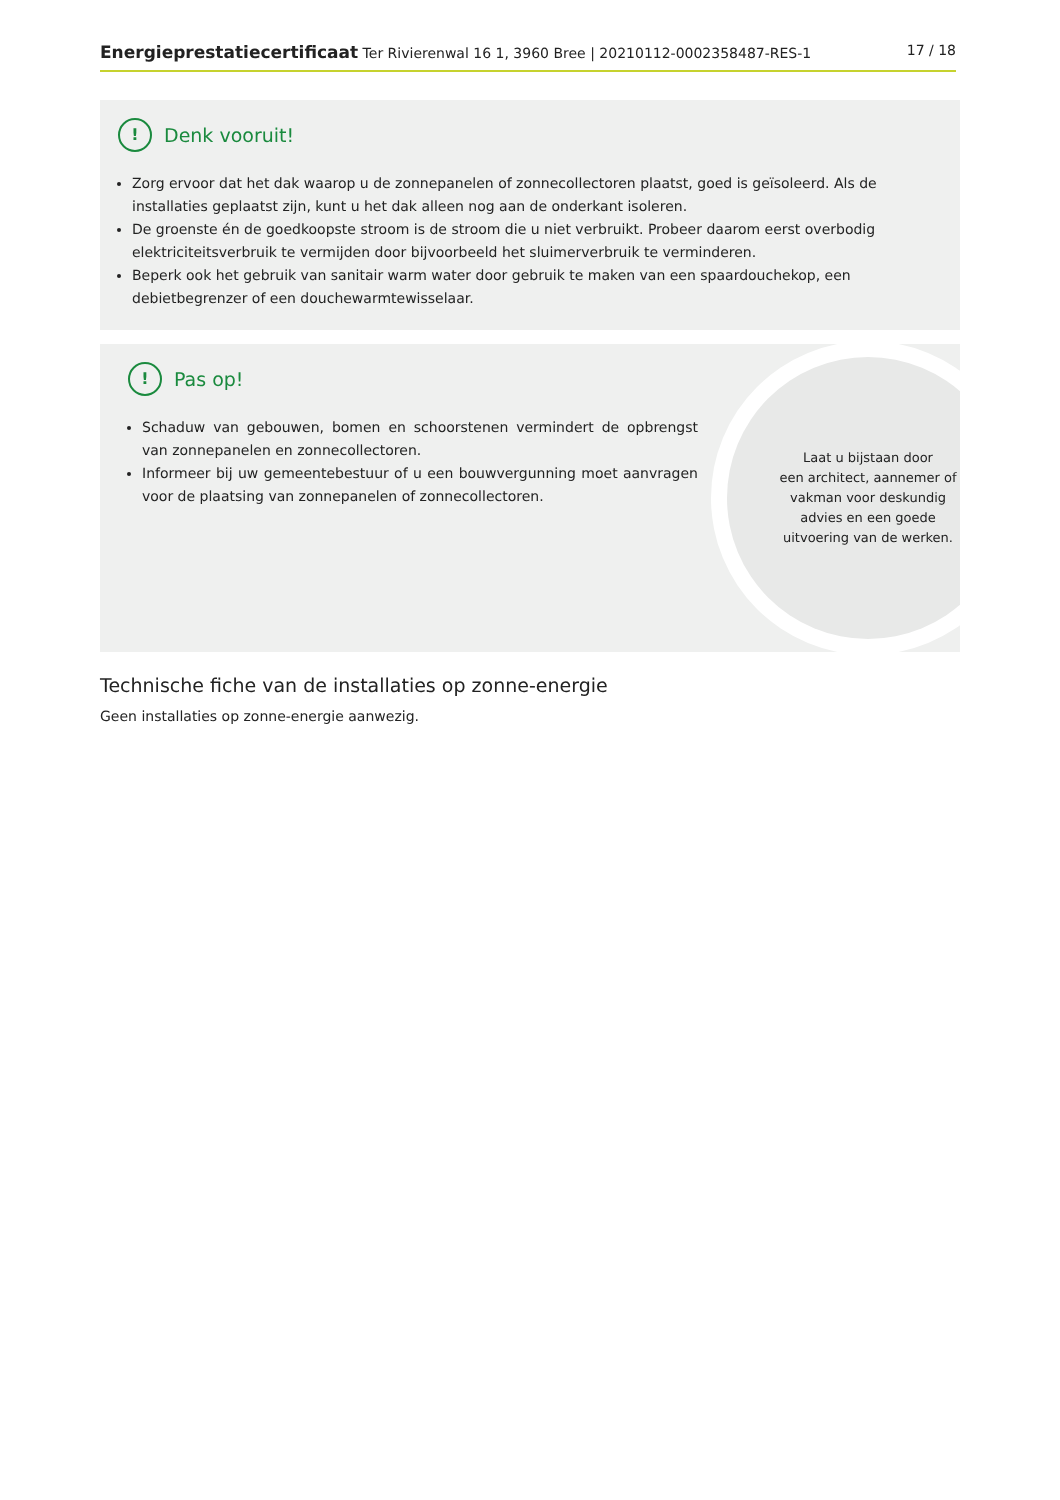Energieprestatiecertificaat Ter Rivierenwal 16 1, 3960 Bree | 20210112-0002358487-RES-1 17 / 18
! Denk vooruit!
Zorg ervoor dat het dak waarop u de zonnepanelen of zonnecollectoren plaatst, goed is geïsoleerd. Als de installaties geplaatst zijn, kunt u het dak alleen nog aan de onderkant isoleren.
De groenste én de goedkoopste stroom is de stroom die u niet verbruikt. Probeer daarom eerst overbodig elektriciteitsverbruik te vermijden door bijvoorbeeld het sluimerverbruik te verminderen.
Beperk ook het gebruik van sanitair warm water door gebruik te maken van een spaardouchekop, een debietbegrenzer of een douchewarmtewisselaar.
! Pas op!
Schaduw van gebouwen, bomen en schoorstenen vermindert de opbrengst van zonnepanelen en zonnecollectoren.
Informeer bij uw gemeentebestuur of u een bouwvergunning moet aanvragen voor de plaatsing van zonnepanelen of zonnecollectoren.
Laat u bijstaan door
een architect, aannemer of
vakman voor deskundig
advies en een goede
uitvoering van de werken.
Technische fiche van de installaties op zonne-energie
Geen installaties op zonne-energie aanwezig.